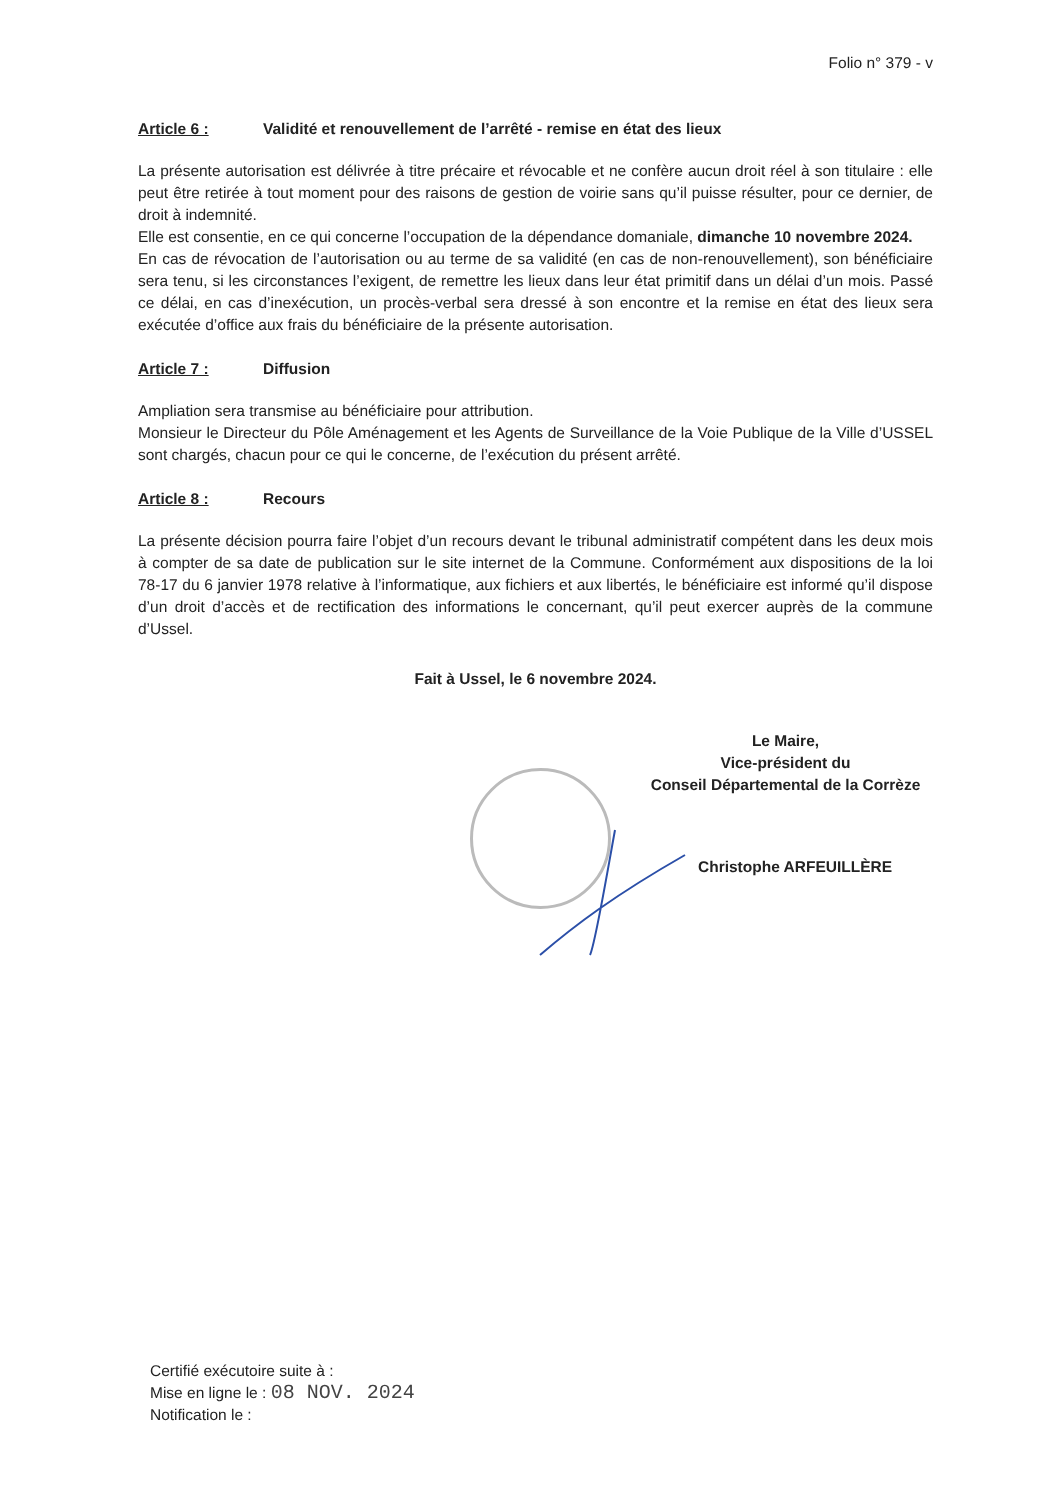Folio n° 379 - v
Article 6 : Validité et renouvellement de l’arrêté - remise en état des lieux
La présente autorisation est délivrée à titre précaire et révocable et ne confère aucun droit réel à son titulaire : elle peut être retirée à tout moment pour des raisons de gestion de voirie sans qu’il puisse résulter, pour ce dernier, de droit à indemnité.
Elle est consentie, en ce qui concerne l’occupation de la dépendance domaniale, dimanche 10 novembre 2024.
En cas de révocation de l’autorisation ou au terme de sa validité (en cas de non-renouvellement), son bénéficiaire sera tenu, si les circonstances l’exigent, de remettre les lieux dans leur état primitif dans un délai d’un mois. Passé ce délai, en cas d’inexécution, un procès-verbal sera dressé à son encontre et la remise en état des lieux sera exécutée d’office aux frais du bénéficiaire de la présente autorisation.
Article 7 : Diffusion
Ampliation sera transmise au bénéficiaire pour attribution.
Monsieur le Directeur du Pôle Aménagement et les Agents de Surveillance de la Voie Publique de la Ville d’USSEL sont chargés, chacun pour ce qui le concerne, de l’exécution du présent arrêté.
Article 8 : Recours
La présente décision pourra faire l’objet d’un recours devant le tribunal administratif compétent dans les deux mois à compter de sa date de publication sur le site internet de la Commune. Conformément aux dispositions de la loi 78-17 du 6 janvier 1978 relative à l’informatique, aux fichiers et aux libertés, le bénéficiaire est informé qu’il dispose d’un droit d’accès et de rectification des informations le concernant, qu’il peut exercer auprès de la commune d’Ussel.
Fait à Ussel, le 6 novembre 2024.
Le Maire,
Vice-président du
Conseil Départemental de la Corrèze
Christophe ARFEUILLÈRE
Certifié exécutoire suite à :
Mise en ligne le : 08 NOV. 2024
Notification le :